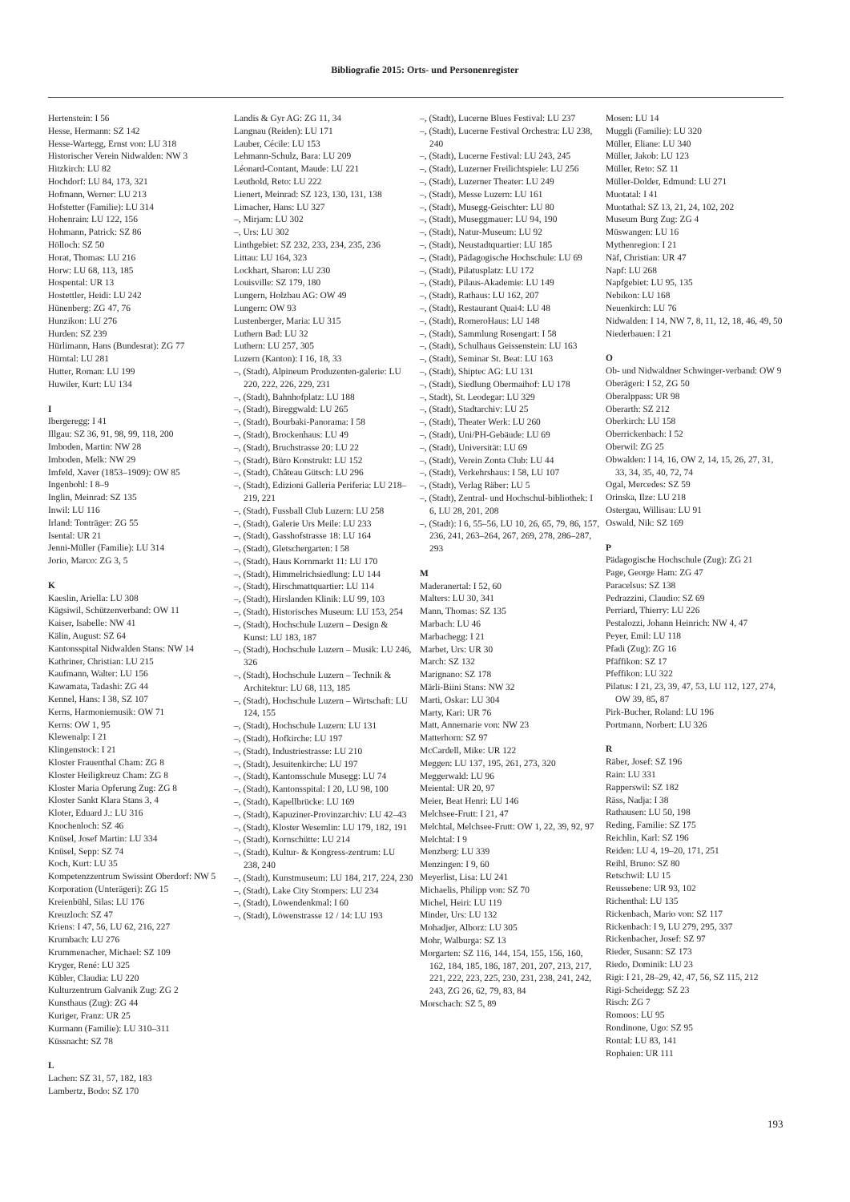Bibliografie 2015: Orts- und Personenregister
Hertenstein: I 56
Hesse, Hermann: SZ 142
Hesse-Wartegg, Ernst von: LU 318
Historischer Verein Nidwalden: NW 3
Hitzkirch: LU 82
Hochdorf: LU 84, 173, 321
Hofmann, Werner: LU 213
Hofstetter (Familie): LU 314
Hohenrain: LU 122, 156
Hohmann, Patrick: SZ 86
Hölloch: SZ 50
Horat, Thomas: LU 216
Horw: LU 68, 113, 185
Hospental: UR 13
Hostettler, Heidi: LU 242
Hünenberg: ZG 47, 76
Hunzikon: LU 276
Hurden: SZ 239
Hürlimann, Hans (Bundesrat): ZG 77
Hürntal: LU 281
Hutter, Roman: LU 199
Huwiler, Kurt: LU 134
I
Ibergeregg: I 41
Illgau: SZ 36, 91, 98, 99, 118, 200
Imboden, Martin: NW 28
Imboden, Melk: NW 29
Imfeld, Xaver (1853–1909): OW 85
Ingenbohl: I 8–9
Inglin, Meinrad: SZ 135
Inwil: LU 116
Irland: Tonträger: ZG 55
Isental: UR 21
Jenni-Müller (Familie): LU 314
Jorio, Marco: ZG 3, 5
K
Kaeslin, Ariella: LU 308
Kägsiwil, Schützenverband: OW 11
Kaiser, Isabelle: NW 41
Kälin, August: SZ 64
Kantonsspital Nidwalden Stans: NW 14
Kathriner, Christian: LU 215
Kaufmann, Walter: LU 156
Kawamata, Tadashi: ZG 44
Kennel, Hans: I 38, SZ 107
Kerns, Harmoniemusik: OW 71
Kerns: OW 1, 95
Klewenalp: I 21
Klingenstock: I 21
Kloster Frauenthal Cham: ZG 8
Kloster Heiligkreuz Cham: ZG 8
Kloster Maria Opferung Zug: ZG 8
Kloster Sankt Klara Stans 3, 4
Kloter, Eduard J.: LU 316
Knochenloch: SZ 46
Knüsel, Josef Martin: LU 334
Knüsel, Sepp: SZ 74
Koch, Kurt: LU 35
Kompetenzzentrum Swissint Oberdorf: NW 5
Korporation (Unterägeri): ZG 15
Kreienbühl, Silas: LU 176
Kreuzloch: SZ 47
Kriens: I 47, 56, LU 62, 216, 227
Krumbach: LU 276
Krummenacher, Michael: SZ 109
Kryger, René: LU 325
Kübler, Claudia: LU 220
Kulturzentrum Galvanik Zug: ZG 2
Kunsthaus (Zug): ZG 44
Kuriger, Franz: UR 25
Kurmann (Familie): LU 310–311
Küssnacht: SZ 78
L
Lachen: SZ 31, 57, 182, 183
Lambertz, Bodo: SZ 170
Landis & Gyr AG: ZG 11, 34
Langnau (Reiden): LU 171
Lauber, Cécile: LU 153
Lehmann-Schulz, Bara: LU 209
Léonard-Contant, Maude: LU 221
Leuthold, Reto: LU 222
Lienert, Meinrad: SZ 123, 130, 131, 138
Limacher, Hans: LU 327
–, Mirjam: LU 302
–, Urs: LU 302
Linthgebiet: SZ 232, 233, 234, 235, 236
Littau: LU 164, 323
Lockhart, Sharon: LU 230
Louisville: SZ 179, 180
Lungern, Holzbau AG: OW 49
Lungern: OW 93
Lustenberger, Maria: LU 315
Luthern Bad: LU 32
Luthern: LU 257, 305
Luzern (Kanton): I 16, 18, 33
–, (Stadt), Alpineum Produzenten-galerie: LU 220, 222, 226, 229, 231
–, (Stadt), Bahnhofplatz: LU 188
–, (Stadt), Bireggwald: LU 265
–, (Stadt), Bourbaki-Panorama: I 58
–, (Stadt), Brockenhaus: LU 49
–, (Stadt), Bruchstrasse 20: LU 22
–, (Stadt), Büro Konstrukt: LU 152
–, (Stadt), Château Gütsch: LU 296
–, (Stadt), Edizioni Galleria Periferia: LU 218–219, 221
–, (Stadt), Fussball Club Luzern: LU 258
–, (Stadt), Galerie Urs Meile: LU 233
–, (Stadt), Gasshofstrasse 18: LU 164
–, (Stadt), Gletschergarten: I 58
–, (Stadt), Haus Kornmarkt 11: LU 170
–, (Stadt), Himmelrichsiedlung: LU 144
–, (Stadt), Hirschmattquartier: LU 114
–, (Stadt), Hirslanden Klinik: LU 99, 103
–, (Stadt), Historisches Museum: LU 153, 254
–, (Stadt), Hochschule Luzern – Design & Kunst: LU 183, 187
–, (Stadt), Hochschule Luzern – Musik: LU 246, 326
–, (Stadt), Hochschule Luzern – Technik & Architektur: LU 68, 113, 185
–, (Stadt), Hochschule Luzern – Wirtschaft: LU 124, 155
–, (Stadt), Hochschule Luzern: LU 131
–, (Stadt), Hofkirche: LU 197
–, (Stadt), Industriestrasse: LU 210
–, (Stadt), Jesuitenkirche: LU 197
–, (Stadt), Kantonsschule Musegg: LU 74
–, (Stadt), Kantonsspital: I 20, LU 98, 100
–, (Stadt), Kapellbrücke: LU 169
–, (Stadt), Kapuziner-Provinzarchiv: LU 42–43
–, (Stadt), Kloster Wesemlin: LU 179, 182, 191
–, (Stadt), Kornschütte: LU 214
–, (Stadt), Kultur- & Kongress-zentrum: LU 238, 240
–, (Stadt), Kunstmuseum: LU 184, 217, 224, 230
–, (Stadt), Lake City Stompers: LU 234
–, (Stadt), Löwendenkmal: I 60
–, (Stadt), Löwenstrasse 12 / 14: LU 193
–, (Stadt), Lucerne Blues Festival: LU 237
–, (Stadt), Lucerne Festival Orchestra: LU 238, 240
–, (Stadt), Lucerne Festival: LU 243, 245
–, (Stadt), Luzerner Freilichtspiele: LU 256
–, (Stadt), Luzerner Theater: LU 249
–, (Stadt), Messe Luzern: LU 161
–, (Stadt), Musegg-Geischter: LU 80
–, (Stadt), Museggmauer: LU 94, 190
–, (Stadt), Natur-Museum: LU 92
–, (Stadt), Neustadtquartier: LU 185
–, (Stadt), Pädagogische Hochschule: LU 69
–, (Stadt), Pilatusplatz: LU 172
–, (Stadt), Pilaus-Akademie: LU 149
–, (Stadt), Rathaus: LU 162, 207
–, (Stadt), Restaurant Quai4: LU 48
–, (Stadt), RomeroHaus: LU 148
–, (Stadt), Sammlung Rosengart: I 58
–, (Stadt), Schulhaus Geissenstein: LU 163
–, (Stadt), Seminar St. Beat: LU 163
–, (Stadt), Shiptec AG: LU 131
–, (Stadt), Siedlung Obermaihof: LU 178
–, Stadt), St. Leodegar: LU 329
–, (Stadt), Stadtarchiv: LU 25
–, (Stadt), Theater Werk: LU 260
–, (Stadt), Uni/PH-Gebäude: LU 69
–, (Stadt), Universität: LU 69
–, (Stadt), Verein Zonta Club: LU 44
–, (Stadt), Verkehrshaus: I 58, LU 107
–, (Stadt), Verlag Räber: LU 5
–, (Stadt), Zentral- und Hochschul-bibliothek: I 6, LU 28, 201, 208
–, (Stadt): I 6, 55–56, LU 10, 26, 65, 79, 86, 157, 236, 241, 263–264, 267, 269, 278, 286–287, 293
M
Maderanertal: I 52, 60
Malters: LU 30, 341
Mann, Thomas: SZ 135
Marbach: LU 46
Marbachegg: I 21
Marbet, Urs: UR 30
March: SZ 132
Marignano: SZ 178
Märli-Biini Stans: NW 32
Marti, Oskar: LU 304
Marty, Kari: UR 76
Matt, Annemarie von: NW 23
Matterhorn: SZ 97
McCardell, Mike: UR 122
Meggen: LU 137, 195, 261, 273, 320
Meggerwald: LU 96
Meiental: UR 20, 97
Meier, Beat Henri: LU 146
Melchsee-Frutt: I 21, 47
Melchtal, Melchsee-Frutt: OW 1, 22, 39, 92, 97
Melchtal: I 9
Menzberg: LU 339
Menzingen: I 9, 60
Meyerlist, Lisa: LU 241
Michaelis, Philipp von: SZ 70
Michel, Heiri: LU 119
Minder, Urs: LU 132
Mohadjer, Alborz: LU 305
Mohr, Walburga: SZ 13
Morgarten: SZ 116, 144, 154, 155, 156, 160, 162, 184, 185, 186, 187, 201, 207, 213, 217, 221, 222, 223, 225, 230, 231, 238, 241, 242, 243, ZG 26, 62, 79, 83, 84
Morschach: SZ 5, 89
Mosen: LU 14
Muggli (Familie): LU 320
Müller, Eliane: LU 340
Müller, Jakob: LU 123
Müller, Reto: SZ 11
Müller-Dolder, Edmund: LU 271
Muotatal: I 41
Muotathal: SZ 13, 21, 24, 102, 202
Museum Burg Zug: ZG 4
Müswangen: LU 16
Mythenregion: I 21
Näf, Christian: UR 47
Napf: LU 268
Napfgebiet: LU 95, 135
Nebikon: LU 168
Neuenkirch: LU 76
Nidwalden: I 14, NW 7, 8, 11, 12, 18, 46, 49, 50
Niederbauen: I 21
O
Ob- und Nidwaldner Schwinger-verband: OW 9
Oberägeri: I 52, ZG 50
Oberalppass: UR 98
Oberarth: SZ 212
Oberkirch: LU 158
Oberrickenbach: I 52
Oberwil: ZG 25
Obwalden: I 14, 16, OW 2, 14, 15, 26, 27, 31, 33, 34, 35, 40, 72, 74
Ogal, Mercedes: SZ 59
Orinska, Ilze: LU 218
Ostergau, Willisau: LU 91
Oswald, Nik: SZ 169
P
Pädagogische Hochschule (Zug): ZG 21
Page, George Ham: ZG 47
Paracelsus: SZ 138
Pedrazzini, Claudio: SZ 69
Perriard, Thierry: LU 226
Pestalozzi, Johann Heinrich: NW 4, 47
Peyer, Emil: LU 118
Pfadi (Zug): ZG 16
Pfäffikon: SZ 17
Pfeffikon: LU 322
Pilatus: I 21, 23, 39, 47, 53, LU 112, 127, 274, OW 39, 85, 87
Pirk-Bucher, Roland: LU 196
Portmann, Norbert: LU 326
R
Räber, Josef: SZ 196
Rain: LU 331
Rapperswil: SZ 182
Räss, Nadja: I 38
Rathausen: LU 50, 198
Reding, Familie: SZ 175
Reichlin, Karl: SZ 196
Reiden: LU 4, 19–20, 171, 251
Reihl, Bruno: SZ 80
Retschwil: LU 15
Reussebene: UR 93, 102
Richenthal: LU 135
Rickenbach, Mario von: SZ 117
Rickenbach: I 9, LU 279, 295, 337
Rickenbacher, Josef: SZ 97
Rieder, Susann: SZ 173
Riedo, Dominik: LU 23
Rigi: I 21, 28–29, 42, 47, 56, SZ 115, 212
Rigi-Scheidegg: SZ 23
Risch: ZG 7
Romoos: LU 95
Rondinone, Ugo: SZ 95
Rontal: LU 83, 141
Rophaien: UR 111
193